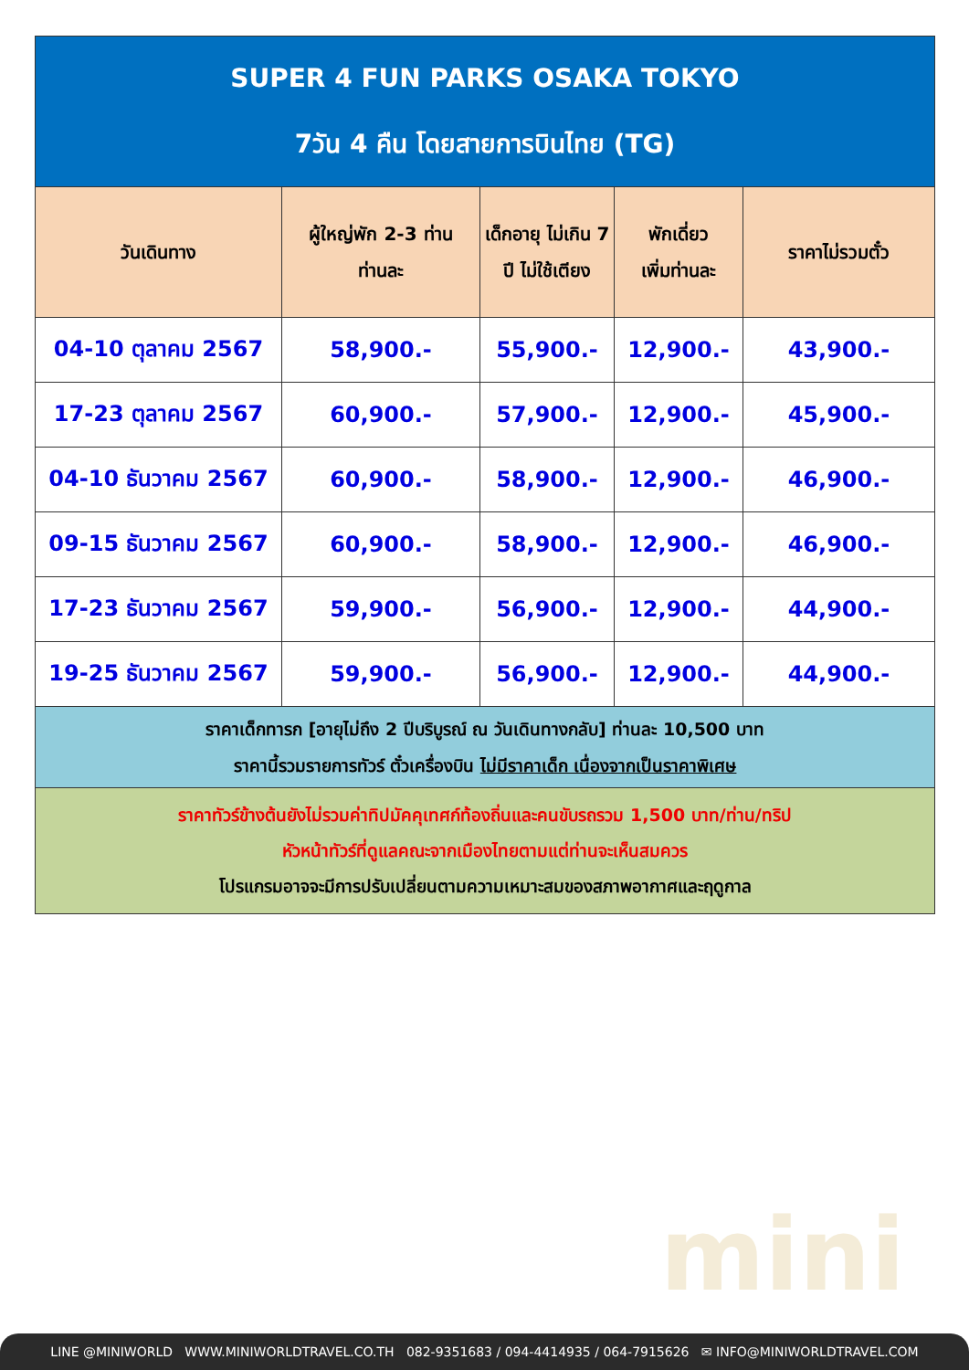mini
| SUPER 4 FUN PARKS OSAKA TOKYO 7วัน 4 คืน โดยสายการบินไทย (TG) | | | | |
| วันเดินทาง | ผู้ใหญ่พัก 2-3 ท่าน ท่านละ | เด็กอายุ ไม่เกิน 7 ปี ไม่ใช้เตียง | พักเดี่ยว เพิ่มท่านละ | ราคาไม่รวมตั๋ว |
| 04-10 ตุลาคม 2567 | 58,900.- | 55,900.- | 12,900.- | 43,900.- |
| 17-23 ตุลาคม 2567 | 60,900.- | 57,900.- | 12,900.- | 45,900.- |
| 04-10 ธันวาคม 2567 | 60,900.- | 58,900.- | 12,900.- | 46,900.- |
| 09-15 ธันวาคม 2567 | 60,900.- | 58,900.- | 12,900.- | 46,900.- |
| 17-23 ธันวาคม 2567 | 59,900.- | 56,900.- | 12,900.- | 44,900.- |
| 19-25 ธันวาคม 2567 | 59,900.- | 56,900.- | 12,900.- | 44,900.- |
| ราคาเด็กทารก [อายุไม่ถึง 2 ปีบริบูรณ์ ณ วันเดินทางกลับ] ท่านละ 10,500 บาท ราคานี้รวมรายการทัวร์ ตั๋วเครื่องบิน ไม่มีราคาเด็ก เนื่องจากเป็นราคาพิเศษ | | | | |
| ราคาทัวร์ข้างต้นยังไม่รวมค่าทิปมัคคุเทศก์ท้องถิ่นและคนขับรถรวม 1,500 บาท/ท่าน/ทริป หัวหน้าทัวร์ที่ดูแลคณะจากเมืองไทยตามแต่ท่านจะเห็นสมควร โปรแกรมอาจจะมีการปรับเปลี่ยนตามความเหมาะสมของสภาพอากาศและฤดูกาล | | | | |
LINE @MINIWORLD WWW.MINIWORLDTRAVEL.CO.TH 082-9351683 / 094-4414935 / 064-7915626 ✉ INFO@MINIWORLDTRAVEL.COM